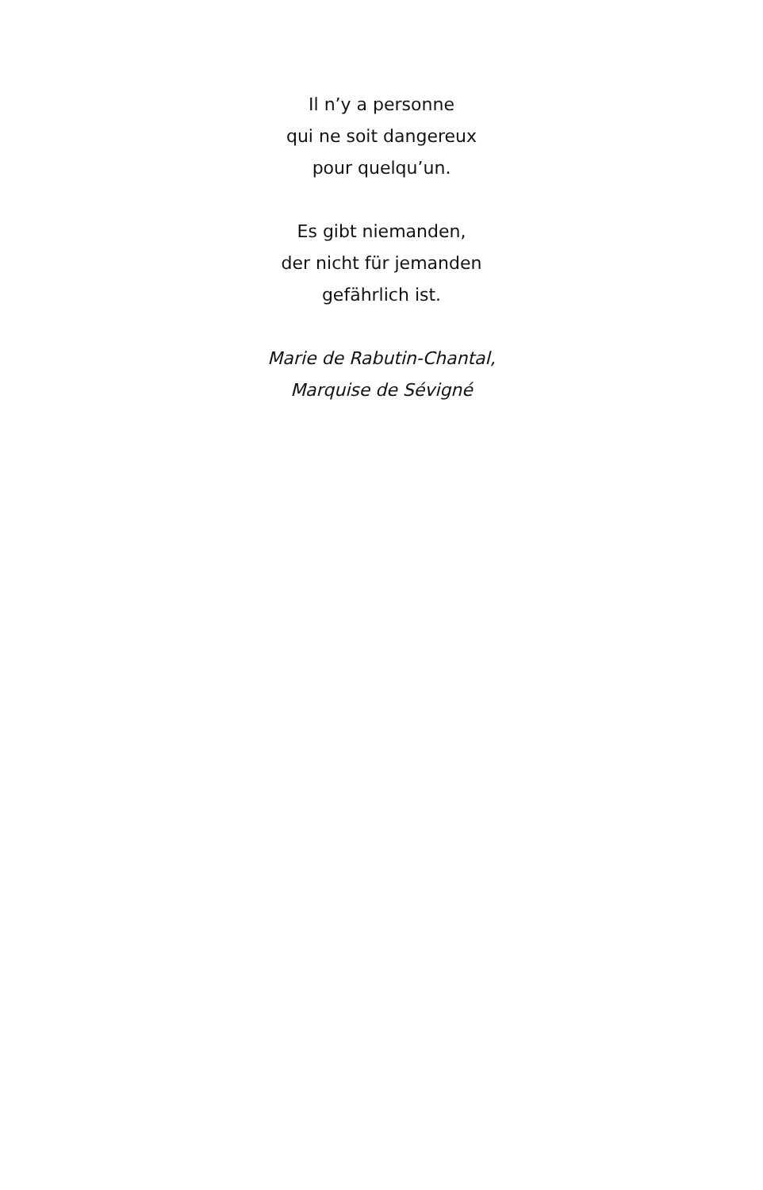Il n’y a personne
qui ne soit dangereux
pour quelqu’un.
Es gibt niemanden,
der nicht für jemanden
gefährlich ist.
Marie de Rabutin-Chantal,
Marquise de Sévigné